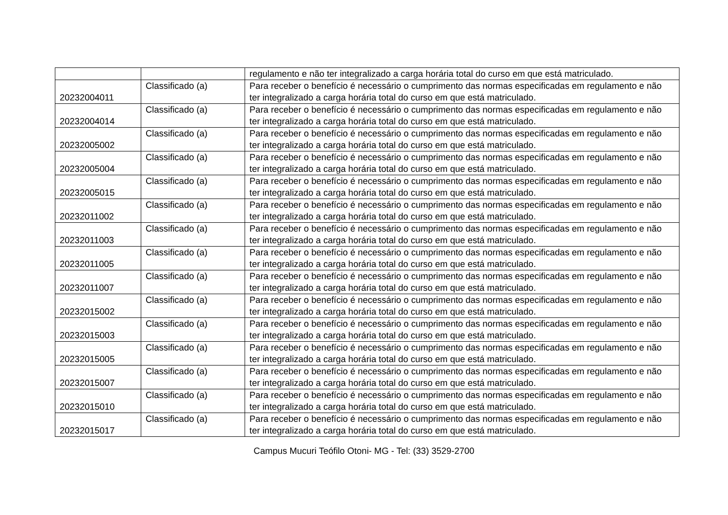| | | regulamento e não ter integralizado a carga horária total do curso em que está matriculado. |
| 20232004011 | Classificado (a) | Para receber o benefício é necessário o cumprimento das normas especificadas em regulamento e não ter integralizado a carga horária total do curso em que está matriculado. |
| 20232004014 | Classificado (a) | Para receber o benefício é necessário o cumprimento das normas especificadas em regulamento e não ter integralizado a carga horária total do curso em que está matriculado. |
| 20232005002 | Classificado (a) | Para receber o benefício é necessário o cumprimento das normas especificadas em regulamento e não ter integralizado a carga horária total do curso em que está matriculado. |
| 20232005004 | Classificado (a) | Para receber o benefício é necessário o cumprimento das normas especificadas em regulamento e não ter integralizado a carga horária total do curso em que está matriculado. |
| 20232005015 | Classificado (a) | Para receber o benefício é necessário o cumprimento das normas especificadas em regulamento e não ter integralizado a carga horária total do curso em que está matriculado. |
| 20232011002 | Classificado (a) | Para receber o benefício é necessário o cumprimento das normas especificadas em regulamento e não ter integralizado a carga horária total do curso em que está matriculado. |
| 20232011003 | Classificado (a) | Para receber o benefício é necessário o cumprimento das normas especificadas em regulamento e não ter integralizado a carga horária total do curso em que está matriculado. |
| 20232011005 | Classificado (a) | Para receber o benefício é necessário o cumprimento das normas especificadas em regulamento e não ter integralizado a carga horária total do curso em que está matriculado. |
| 20232011007 | Classificado (a) | Para receber o benefício é necessário o cumprimento das normas especificadas em regulamento e não ter integralizado a carga horária total do curso em que está matriculado. |
| 20232015002 | Classificado (a) | Para receber o benefício é necessário o cumprimento das normas especificadas em regulamento e não ter integralizado a carga horária total do curso em que está matriculado. |
| 20232015003 | Classificado (a) | Para receber o benefício é necessário o cumprimento das normas especificadas em regulamento e não ter integralizado a carga horária total do curso em que está matriculado. |
| 20232015005 | Classificado (a) | Para receber o benefício é necessário o cumprimento das normas especificadas em regulamento e não ter integralizado a carga horária total do curso em que está matriculado. |
| 20232015007 | Classificado (a) | Para receber o benefício é necessário o cumprimento das normas especificadas em regulamento e não ter integralizado a carga horária total do curso em que está matriculado. |
| 20232015010 | Classificado (a) | Para receber o benefício é necessário o cumprimento das normas especificadas em regulamento e não ter integralizado a carga horária total do curso em que está matriculado. |
| 20232015017 | Classificado (a) | Para receber o benefício é necessário o cumprimento das normas especificadas em regulamento e não ter integralizado a carga horária total do curso em que está matriculado. |
Campus Mucuri Teófilo Otoni- MG - Tel: (33) 3529-2700